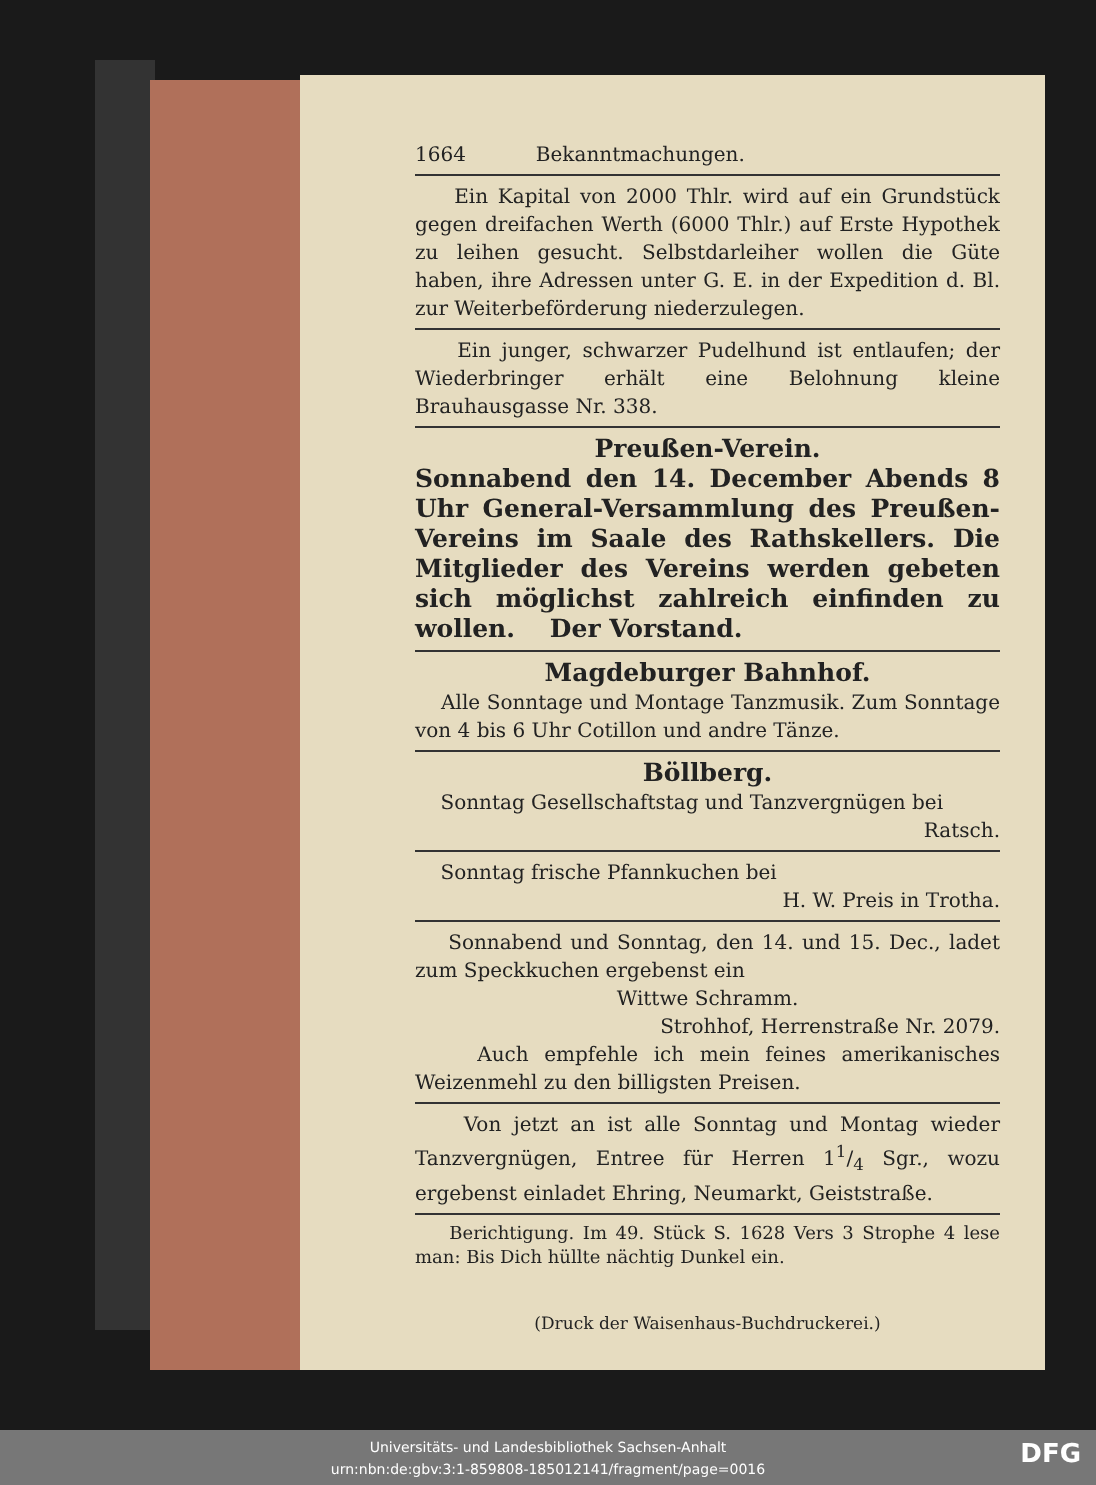1664 Bekanntmachungen.
Ein Kapital von 2000 Thlr. wird auf ein Grundstück gegen dreifachen Werth (6000 Thlr.) auf Erste Hypothek zu leihen gesucht. Selbstdarleiher wollen die Güte haben, ihre Adressen unter G. E. in der Expedition d. Bl. zur Weiterbeförderung niederzulegen.
Ein junger, schwarzer Pudelhund ist entlaufen; der Wiederbringer erhält eine Belohnung kleine Brauhausgasse Nr. 338.
Preußen-Verein.
Sonnabend den 14. December Abends 8 Uhr General-Versammlung des Preußen-Vereins im Saale des Rathskellers. Die Mitglieder des Vereins werden gebeten sich möglichst zahlreich einfinden zu wollen. Der Vorstand.
Magdeburger Bahnhof.
Alle Sonntage und Montage Tanzmusik. Zum Sonntage von 4 bis 6 Uhr Cotillon und andre Tänze.
Böllberg.
Sonntag Gesellschaftstag und Tanzvergnügen bei
Ratsch.
Sonntag frische Pfannkuchen bei
H. W. Preis in Trotha.
Sonnabend und Sonntag, den 14. und 15. Dec., ladet zum Speckkuchen ergebenst ein
Wittwe Schramm.
Strohhof, Herrenstraße Nr. 2079.
Auch empfehle ich mein feines amerikanisches Weizenmehl zu den billigsten Preisen.
Von jetzt an ist alle Sonntag und Montag wieder Tanzvergnügen, Entree für Herren 11/4 Sgr., wozu ergebenst einladet Ehring, Neumarkt, Geiststraße.
Berichtigung. Im 49. Stück S. 1628 Vers 3 Strophe 4 lese man: Bis Dich hüllte nächtig Dunkel ein.
(Druck der Waisenhaus-Buchdruckerei.)
Universitäts- und Landesbibliothek Sachsen-Anhalt
urn:nbn:de:gbv:3:1-859808-185012141/fragment/page=0016
DFG